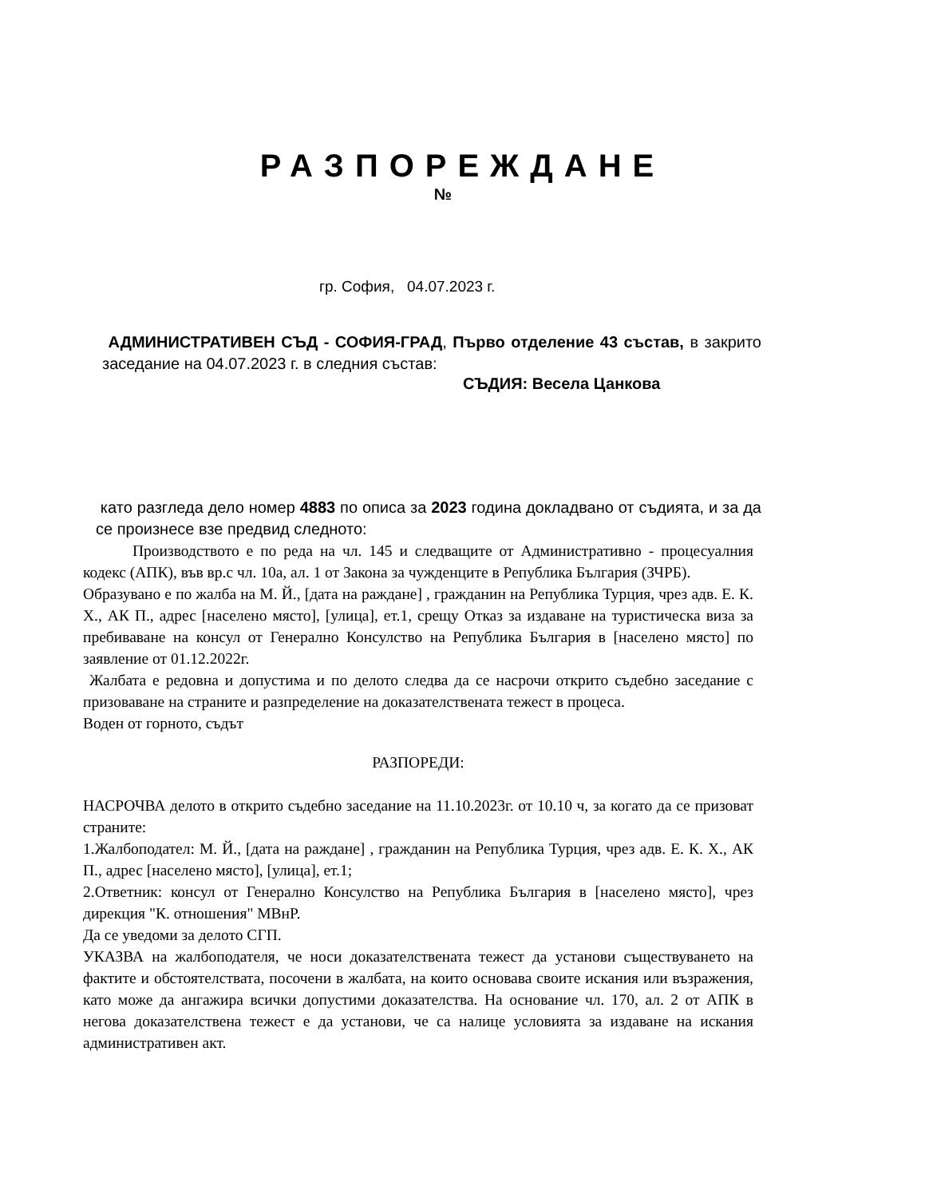РАЗПОРЕЖДАНЕ
№
гр. София, 04.07.2023 г.
АДМИНИСТРАТИВЕН СЪД - СОФИЯ-ГРАД, Първо отделение 43 състав, в закрито заседание на 04.07.2023 г. в следния състав:
СЪДИЯ: Весела Цанкова
като разгледа дело номер 4883 по описа за 2023 година докладвано от съдията, и за да се произнесе взе предвид следното:
Производството е по реда на чл. 145 и следващите от Административно - процесуалния кодекс (АПК), във вр.с чл. 10а, ал. 1 от Закона за чужденците в Република България (ЗЧРБ).
Образувано е по жалба на М. Й., [дата на раждане] , гражданин на Република Турция, чрез адв. Е. К. Х., АК П., адрес [населено място], [улица], ет.1, срещу Отказ за издаване на туристическа виза за пребиваване на консул от Генерално Консулство на Република България в [населено място] по заявление от 01.12.2022г.
Жалбата е редовна и допустима и по делото следва да се насрочи открито съдебно заседание с призоваване на страните и разпределение на доказателствената тежест в процеса.
Воден от горното, съдът
РАЗПОРЕДИ:
НАСРОЧВА делото в открито съдебно заседание на 11.10.2023г. от 10.10 ч, за когато да се призоват страните:
1.Жалбоподател: М. Й., [дата на раждане] , гражданин на Република Турция, чрез адв. Е. К. Х., АК П., адрес [населено място], [улица], ет.1;
2.Ответник: консул от Генерално Консулство на Република България в [населено място], чрез дирекция "К. отношения" МВнР.
Да се уведоми за делото СГП.
УКАЗВА на жалбоподателя, че носи доказателствената тежест да установи съществуването на фактите и обстоятелствата, посочени в жалбата, на които основава своите искания или възражения, като може да ангажира всички допустими доказателства. На основание чл. 170, ал. 2 от АПК в негова доказателствена тежест е да установи, че са налице условията за издаване на искания административен акт.